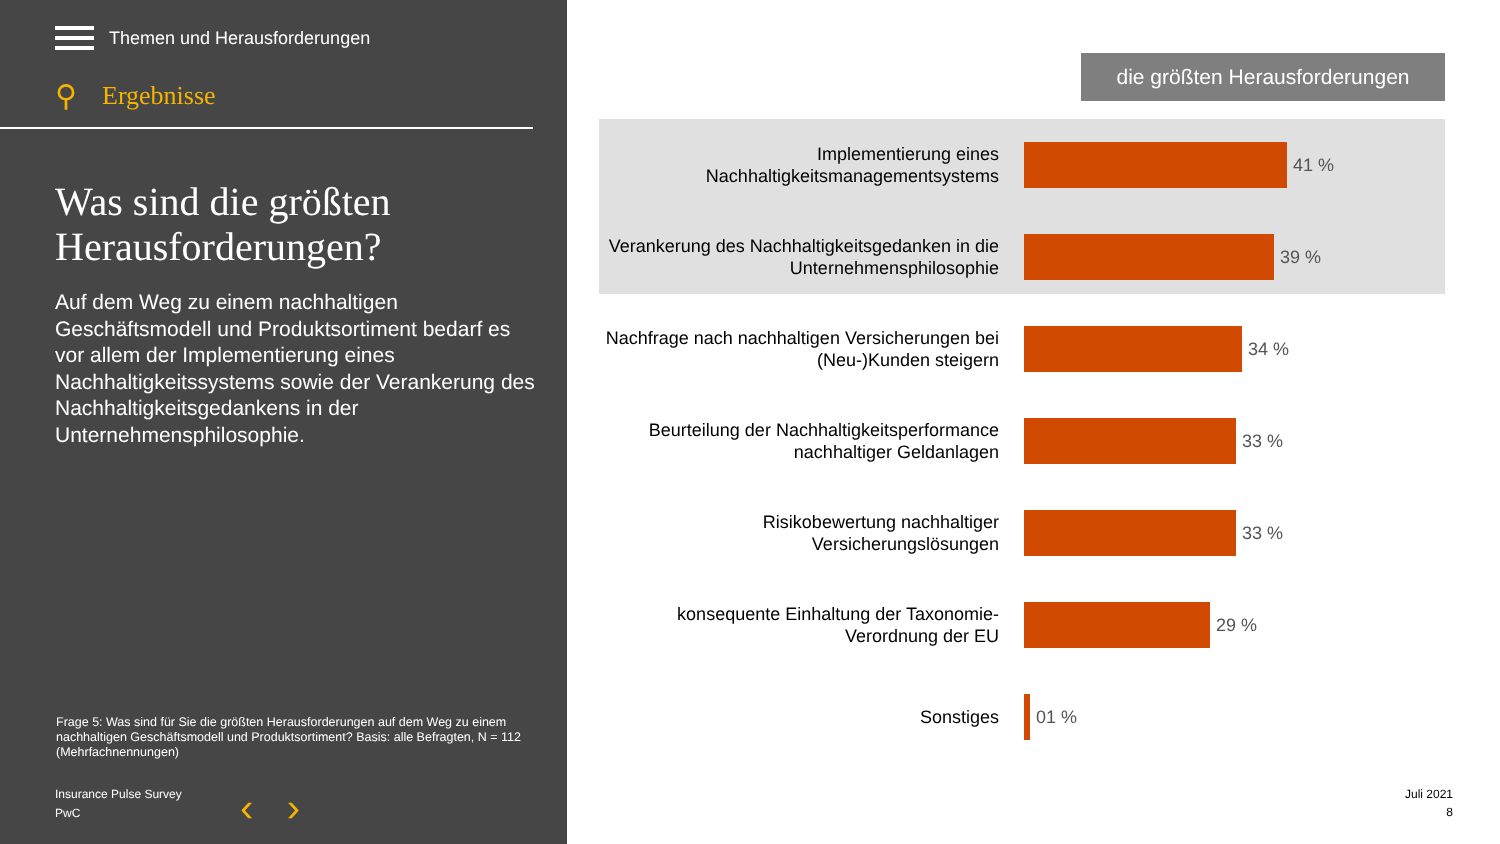Themen und Herausforderungen
⚲ Ergebnisse
Was sind die größten Herausforderungen?
Auf dem Weg zu einem nachhaltigen Geschäftsmodell und Produktsortiment bedarf es vor allem der Implementierung eines Nachhaltigkeitssystems sowie der Verankerung des Nachhaltigkeitsgedankens in der Unternehmensphilosophie.
Frage 5: Was sind für Sie die größten Herausforderungen auf dem Weg zu einem nachhaltigen Geschäftsmodell und Produktsortiment? Basis: alle Befragten, N = 112 (Mehrfachnennungen)
Insurance Pulse Survey
PwC
‹ ›
die größten Herausforderungen
Implementierung eines Nachhaltigkeitsmanagementsystems
41 %
Verankerung des Nachhaltigkeitsgedanken in die Unternehmensphilosophie
39 %
Nachfrage nach nachhaltigen Versicherungen bei (Neu-)Kunden steigern
34 %
Beurteilung der Nachhaltigkeitsperformance nachhaltiger Geldanlagen
33 %
Risikobewertung nachhaltiger Versicherungslösungen
33 %
konsequente Einhaltung der Taxonomie-Verordnung der EU
29 %
Sonstiges
01 %
Juli 2021
8